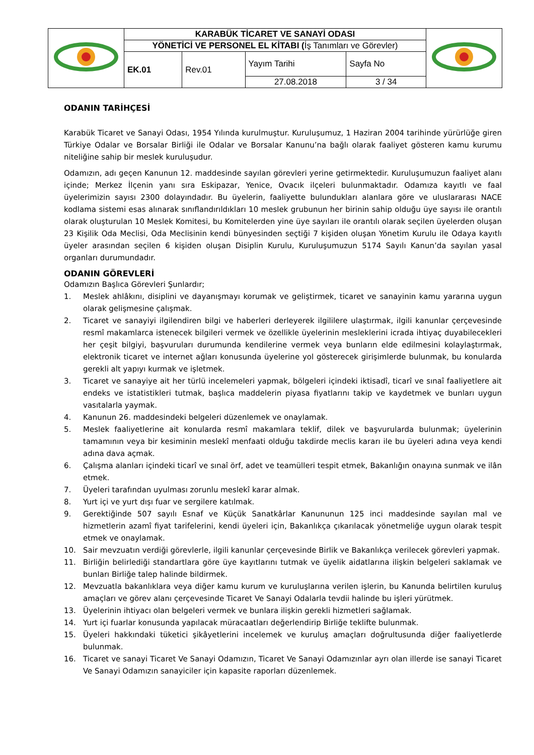| | KARABÜK TİCARET VE SANAYİ ODASI | | | | |
| | YÖNETİCİ VE PERSONEL EL KİTABI ( İş Tanımları ve Görevler) | | | | |
| | EK.01 | Rev.01 | Yayım Tarihi | Sayfa No | |
| | | | 27.08.2018 | 3 / 34 | |
ODANIN TARİHÇESİ
Karabük Ticaret ve Sanayi Odası, 1954 Yılında kurulmuştur. Kuruluşumuz, 1 Haziran 2004 tarihinde yürürlüğe giren Türkiye Odalar ve Borsalar Birliği ile Odalar ve Borsalar Kanunu’na bağlı olarak faaliyet gösteren kamu kurumu niteliğine sahip bir meslek kuruluşudur.
Odamızın, adı geçen Kanunun 12. maddesinde sayılan görevleri yerine getirmektedir. Kuruluşumuzun faaliyet alanı içinde; Merkez İlçenin yanı sıra Eskipazar, Yenice, Ovacık ilçeleri bulunmaktadır. Odamıza kayıtlı ve faal üyelerimizin sayısı 2300 dolayındadır. Bu üyelerin, faaliyette bulundukları alanlara göre ve uluslararası NACE kodlama sistemi esas alınarak sınıflandırıldıkları 10 meslek grubunun her birinin sahip olduğu üye sayısı ile orantılı olarak oluşturulan 10 Meslek Komitesi, bu Komitelerden yine üye sayıları ile orantılı olarak seçilen üyelerden oluşan 23 Kişilik Oda Meclisi, Oda Meclisinin kendi bünyesinden seçtiği 7 kişiden oluşan Yönetim Kurulu ile Odaya kayıtlı üyeler arasından seçilen 6 kişiden oluşan Disiplin Kurulu, Kuruluşumuzun 5174 Sayılı Kanun’da sayılan yasal organları durumundadır.
ODANIN GÖREVLERİ
Odamızın Başlıca Görevleri Şunlardır;
1. Meslek ahlâkını, disiplini ve dayanışmayı korumak ve geliştirmek, ticaret ve sanayinin kamu yararına uygun olarak gelişmesine çalışmak.
2. Ticaret ve sanayiyi ilgilendiren bilgi ve haberleri derleyerek ilgililere ulaştırmak, ilgili kanunlar çerçevesinde resmî makamlarca istenecek bilgileri vermek ve özellikle üyelerinin mesleklerini icrada ihtiyaç duyabilecekleri her çeşit bilgiyi, başvuruları durumunda kendilerine vermek veya bunların elde edilmesini kolaylaştırmak, elektronik ticaret ve internet ağları konusunda üyelerine yol gösterecek girişimlerde bulunmak, bu konularda gerekli alt yapıyı kurmak ve işletmek.
3. Ticaret ve sanayiye ait her türlü incelemeleri yapmak, bölgeleri içindeki iktisadî, ticarî ve sınaî faaliyetlere ait endeks ve istatistikleri tutmak, başlıca maddelerin piyasa fiyatlarını takip ve kaydetmek ve bunları uygun vasıtalarla yaymak.
4. Kanunun 26. maddesindeki belgeleri düzenlemek ve onaylamak.
5. Meslek faaliyetlerine ait konularda resmî makamlara teklif, dilek ve başvurularda bulunmak; üyelerinin tamamının veya bir kesiminin meslekî menfaati olduğu takdirde meclis kararı ile bu üyeleri adına veya kendi adına dava açmak.
6. Çalışma alanları içindeki ticarî ve sınaî örf, adet ve teamülleri tespit etmek, Bakanlığın onayına sunmak ve ilân etmek.
7. Üyeleri tarafından uyulması zorunlu meslekî karar almak.
8. Yurt içi ve yurt dışı fuar ve sergilere katılmak.
9. Gerektiğinde 507 sayılı Esnaf ve Küçük Sanatkârlar Kanununun 125 inci maddesinde sayılan mal ve hizmetlerin azamî fiyat tarifelerini, kendi üyeleri için, Bakanlıkça çıkarılacak yönetmeliğe uygun olarak tespit etmek ve onaylamak.
10. Sair mevzuatın verdiği görevlerle, ilgili kanunlar çerçevesinde Birlik ve Bakanlıkça verilecek görevleri yapmak.
11. Birliğin belirlediği standartlara göre üye kayıtlarını tutmak ve üyelik aidatlarına ilişkin belgeleri saklamak ve bunları Birliğe talep halinde bildirmek.
12. Mevzuatla bakanlıklara veya diğer kamu kurum ve kuruluşlarına verilen işlerin, bu Kanunda belirtilen kuruluş amaçları ve görev alanı çerçevesinde Ticaret Ve Sanayi Odalarla tevdii halinde bu işleri yürütmek.
13. Üyelerinin ihtiyacı olan belgeleri vermek ve bunlara ilişkin gerekli hizmetleri sağlamak.
14. Yurt içi fuarlar konusunda yapılacak müracaatları değerlendirip Birliğe teklifte bulunmak.
15. Üyeleri hakkındaki tüketici şikâyetlerini incelemek ve kuruluş amaçları doğrultusunda diğer faaliyetlerde bulunmak.
16. Ticaret ve sanayi Ticaret Ve Sanayi Odamızın, Ticaret Ve Sanayi Odamızınlar ayrı olan illerde ise sanayi Ticaret Ve Sanayi Odamızın sanayiciler için kapasite raporları düzenlemek.